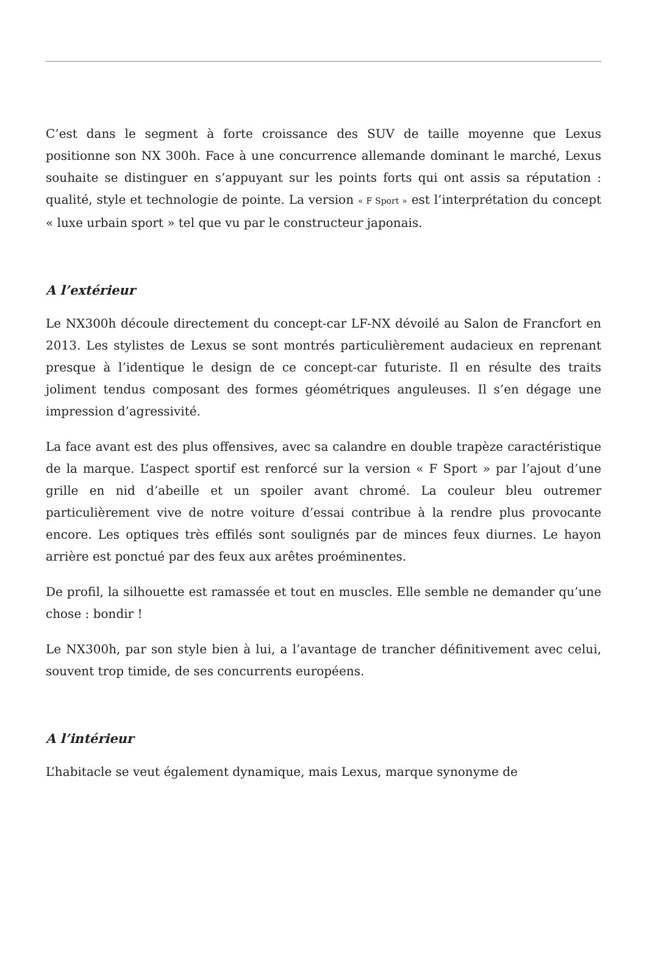C’est dans le segment à forte croissance des SUV de taille moyenne que Lexus positionne son NX 300h. Face à une concurrence allemande dominant le marché, Lexus souhaite se distinguer en s’appuyant sur les points forts qui ont assis sa réputation : qualité, style et technologie de pointe. La version « F Sport » est l’interprétation du concept « luxe urbain sport » tel que vu par le constructeur japonais.
A l’extérieur
Le NX300h découle directement du concept-car LF-NX dévoilé au Salon de Francfort en 2013. Les stylistes de Lexus se sont montrés particulièrement audacieux en reprenant presque à l’identique le design de ce concept-car futuriste. Il en résulte des traits joliment tendus composant des formes géométriques anguleuses. Il s’en dégage une impression d’agressivité.
La face avant est des plus offensives, avec sa calandre en double trapèze caractéristique de la marque. L’aspect sportif est renforcé sur la version « F Sport » par l’ajout d’une grille en nid d’abeille et un spoiler avant chromé. La couleur bleu outremer particulièrement vive de notre voiture d’essai contribue à la rendre plus provocante encore. Les optiques très effilés sont soulignés par de minces feux diurnes. Le hayon arrière est ponctué par des feux aux arêtes proéminentes.
De profil, la silhouette est ramassée et tout en muscles. Elle semble ne demander qu’une chose : bondir !
Le NX300h, par son style bien à lui, a l’avantage de trancher définitivement avec celui, souvent trop timide, de ses concurrents européens.
A l’intérieur
L’habitacle se veut également dynamique, mais Lexus, marque synonyme de